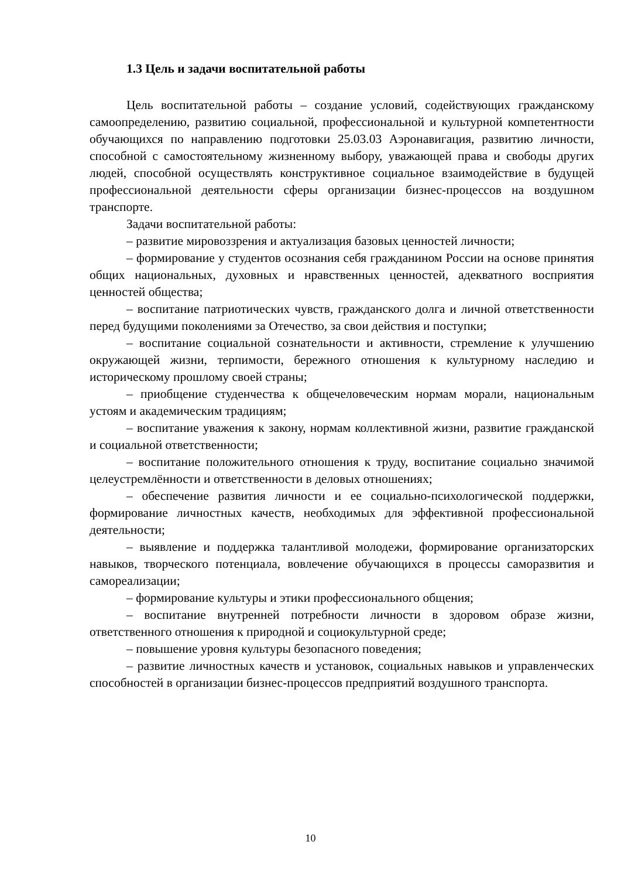1.3 Цель и задачи воспитательной работы
Цель воспитательной работы – создание условий, содействующих гражданскому самоопределению, развитию социальной, профессиональной и культурной компетентности обучающихся по направлению подготовки 25.03.03 Аэронавигация, развитию личности, способной с самостоятельному жизненному выбору, уважающей права и свободы других людей, способной осуществлять конструктивное социальное взаимодействие в будущей профессиональной деятельности сферы организации бизнес-процессов на воздушном транспорте.
Задачи воспитательной работы:
– развитие мировоззрения и актуализация базовых ценностей личности;
– формирование у студентов осознания себя гражданином России на основе принятия общих национальных, духовных и нравственных ценностей, адекватного восприятия ценностей общества;
– воспитание патриотических чувств, гражданского долга и личной ответственности перед будущими поколениями за Отечество, за свои действия и поступки;
– воспитание социальной сознательности и активности, стремление к улучшению окружающей жизни, терпимости, бережного отношения к культурному наследию и историческому прошлому своей страны;
– приобщение студенчества к общечеловеческим нормам морали, национальным устоям и академическим традициям;
– воспитание уважения к закону, нормам коллективной жизни, развитие гражданской и социальной ответственности;
– воспитание положительного отношения к труду, воспитание социально значимой целеустремлённости и ответственности в деловых отношениях;
– обеспечение развития личности и ее социально-психологической поддержки, формирование личностных качеств, необходимых для эффективной профессиональной деятельности;
– выявление и поддержка талантливой молодежи, формирование организаторских навыков, творческого потенциала, вовлечение обучающихся в процессы саморазвития и самореализации;
– формирование культуры и этики профессионального общения;
– воспитание внутренней потребности личности в здоровом образе жизни, ответственного отношения к природной и социокультурной среде;
– повышение уровня культуры безопасного поведения;
– развитие личностных качеств и установок, социальных навыков и управленческих способностей в организации бизнес-процессов предприятий воздушного транспорта.
10